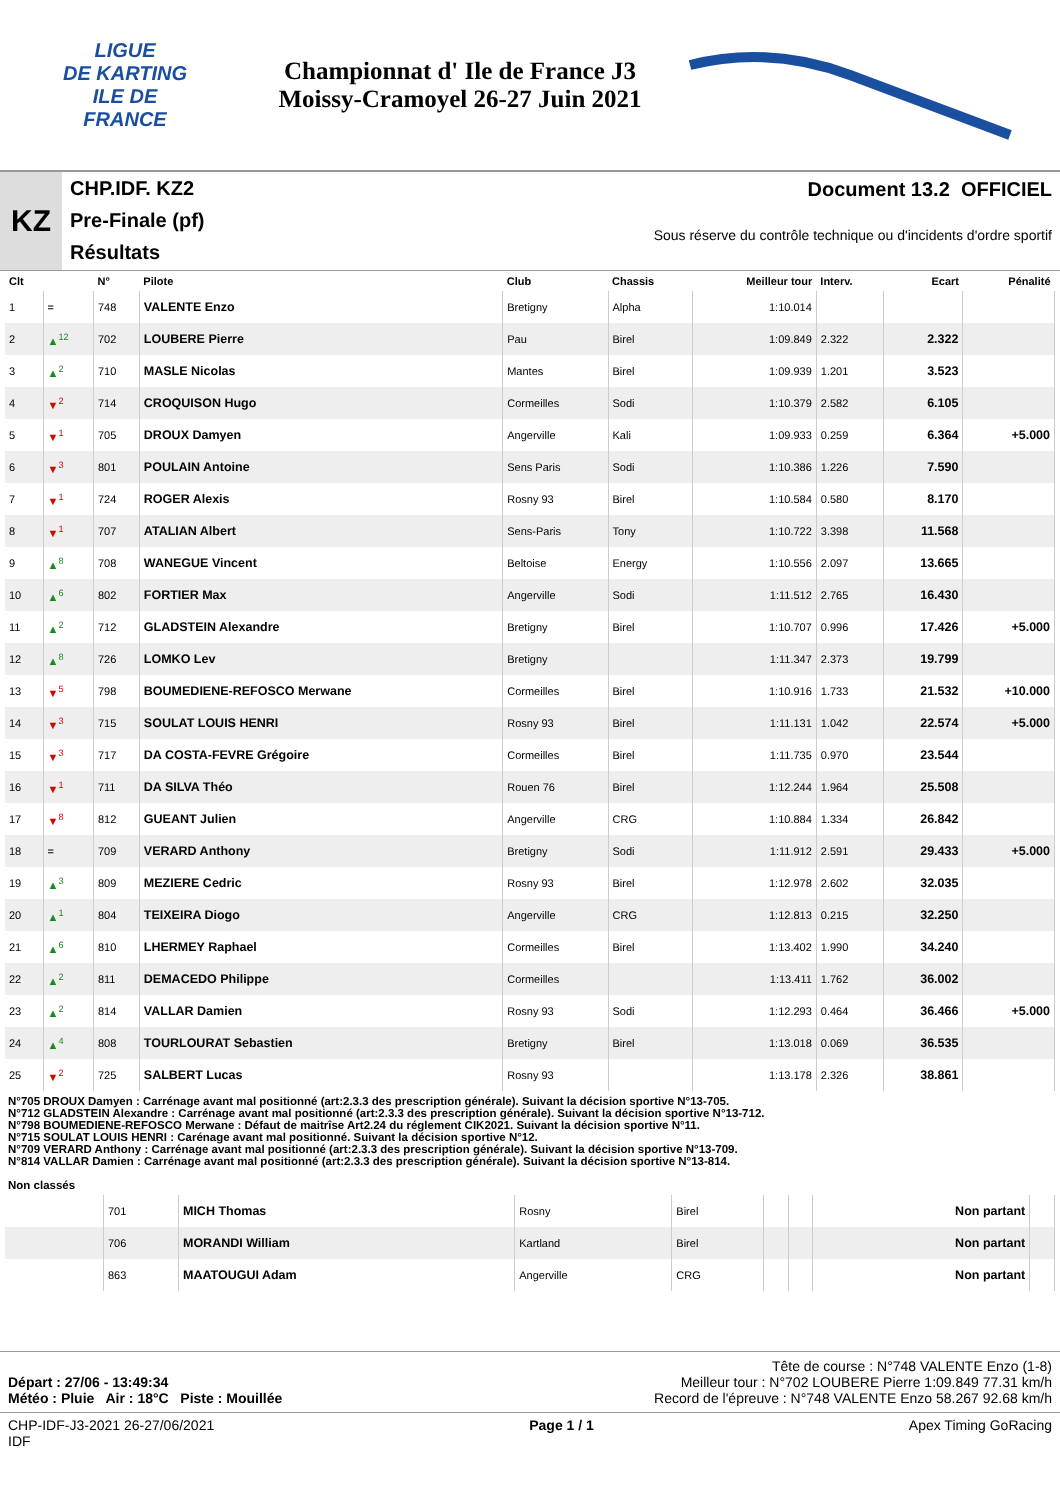LIGUE
DE KARTING
ILE DE
FRANCE
Championnat d' Ile de France J3
Moissy-Cramoyel 26-27 Juin 2021
KZ
CHP.IDF. KZ2
Pre-Finale (pf)
Résultats
Document 13.2 OFFICIEL
Sous réserve du contrôle technique ou d'incidents d'ordre sportif
| Clt | | N° | Pilote | Club | Chassis | Meilleur tour | Interv. | Ecart | Pénalité |
| --- | --- | --- | --- | --- | --- | --- | --- | --- | --- |
| 1 | = | 748 | VALENTE Enzo | Bretigny | Alpha | 1:10.014 | | | |
| 2 | ▲<sup>12</sup> | 702 | LOUBERE Pierre | Pau | Birel | 1:09.849 | 2.322 | 2.322 | |
| 3 | ▲<sup>2</sup> | 710 | MASLE Nicolas | Mantes | Birel | 1:09.939 | 1.201 | 3.523 | |
| 4 | ▼<sup>2</sup> | 714 | CROQUISON Hugo | Cormeilles | Sodi | 1:10.379 | 2.582 | 6.105 | |
| 5 | ▼<sup>1</sup> | 705 | DROUX Damyen | Angerville | Kali | 1:09.933 | 0.259 | 6.364 | +5.000 |
| 6 | ▼<sup>3</sup> | 801 | POULAIN Antoine | Sens Paris | Sodi | 1:10.386 | 1.226 | 7.590 | |
| 7 | ▼<sup>1</sup> | 724 | ROGER Alexis | Rosny 93 | Birel | 1:10.584 | 0.580 | 8.170 | |
| 8 | ▼<sup>1</sup> | 707 | ATALIAN Albert | Sens-Paris | Tony | 1:10.722 | 3.398 | 11.568 | |
| 9 | ▲<sup>8</sup> | 708 | WANEGUE Vincent | Beltoise | Energy | 1:10.556 | 2.097 | 13.665 | |
| 10 | ▲<sup>6</sup> | 802 | FORTIER Max | Angerville | Sodi | 1:11.512 | 2.765 | 16.430 | |
| 11 | ▲<sup>2</sup> | 712 | GLADSTEIN Alexandre | Bretigny | Birel | 1:10.707 | 0.996 | 17.426 | +5.000 |
| 12 | ▲<sup>8</sup> | 726 | LOMKO Lev | Bretigny | | 1:11.347 | 2.373 | 19.799 | |
| 13 | ▼<sup>5</sup> | 798 | BOUMEDIENE-REFOSCO Merwane | Cormeilles | Birel | 1:10.916 | 1.733 | 21.532 | +10.000 |
| 14 | ▼<sup>3</sup> | 715 | SOULAT LOUIS HENRI | Rosny 93 | Birel | 1:11.131 | 1.042 | 22.574 | +5.000 |
| 15 | ▼<sup>3</sup> | 717 | DA COSTA-FEVRE Grégoire | Cormeilles | Birel | 1:11.735 | 0.970 | 23.544 | |
| 16 | ▼<sup>1</sup> | 711 | DA SILVA Théo | Rouen 76 | Birel | 1:12.244 | 1.964 | 25.508 | |
| 17 | ▼<sup>8</sup> | 812 | GUEANT Julien | Angerville | CRG | 1:10.884 | 1.334 | 26.842 | |
| 18 | = | 709 | VERARD Anthony | Bretigny | Sodi | 1:11.912 | 2.591 | 29.433 | +5.000 |
| 19 | ▲<sup>3</sup> | 809 | MEZIERE Cedric | Rosny 93 | Birel | 1:12.978 | 2.602 | 32.035 | |
| 20 | ▲<sup>1</sup> | 804 | TEIXEIRA Diogo | Angerville | CRG | 1:12.813 | 0.215 | 32.250 | |
| 21 | ▲<sup>6</sup> | 810 | LHERMEY Raphael | Cormeilles | Birel | 1:13.402 | 1.990 | 34.240 | |
| 22 | ▲<sup>2</sup> | 811 | DEMACEDO Philippe | Cormeilles | | 1:13.411 | 1.762 | 36.002 | |
| 23 | ▲<sup>2</sup> | 814 | VALLAR Damien | Rosny 93 | Sodi | 1:12.293 | 0.464 | 36.466 | +5.000 |
| 24 | ▲<sup>4</sup> | 808 | TOURLOURAT Sebastien | Bretigny | Birel | 1:13.018 | 0.069 | 36.535 | |
| 25 | ▼<sup>2</sup> | 725 | SALBERT Lucas | Rosny 93 | | 1:13.178 | 2.326 | 38.861 | |
N°705 DROUX Damyen : Carrénage avant mal positionné (art:2.3.3 des prescription générale). Suivant la décision sportive N°13-705.
N°712 GLADSTEIN Alexandre : Carrénage avant mal positionné (art:2.3.3 des prescription générale). Suivant la décision sportive N°13-712.
N°798 BOUMEDIENE-REFOSCO Merwane : Défaut de maitrîse Art2.24 du réglement CIK2021. Suivant la décision sportive N°11.
N°715 SOULAT LOUIS HENRI : Carénage avant mal positionné. Suivant la décision sportive N°12.
N°709 VERARD Anthony : Carrénage avant mal positionné (art:2.3.3 des prescription générale). Suivant la décision sportive N°13-709.
N°814 VALLAR Damien : Carrénage avant mal positionné (art:2.3.3 des prescription générale). Suivant la décision sportive N°13-814.
Non classés
| | 701 | MICH Thomas | Rosny | Birel | | | Non partant | |
| | 706 | MORANDI William | Kartland | Birel | | | Non partant | |
| | 863 | MAATOUGUI Adam | Angerville | CRG | | | Non partant | |
Tête de course : N°748 VALENTE Enzo (1-8)
Départ : 27/06 - 13:49:34 Meilleur tour : N°702 LOUBERE Pierre 1:09.849 77.31 km/h
Météo : Pluie Air : 18°C Piste : Mouillée Record de l'épreuve : N°748 VALENTE Enzo 58.267 92.68 km/h
CHP-IDF-J3-2021 26-27/06/2021
IDF Page 1 / 1 Apex Timing GoRacing